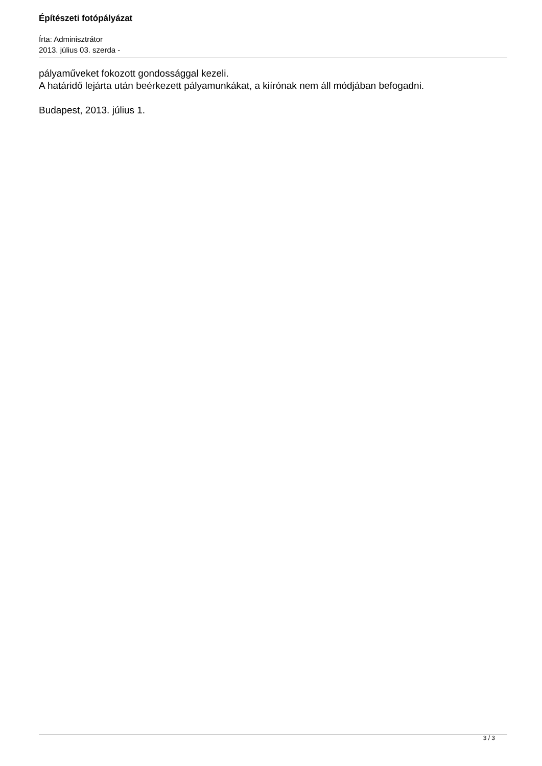Építészeti fotópályázat
Írta: Adminisztrátor
2013. július 03. szerda -
pályaműveket fokozott gondossággal kezeli.
A határidő lejárta után beérkezett pályamunkákat, a kiírónak nem áll módjában befogadni.
Budapest, 2013. július 1.
3 / 3